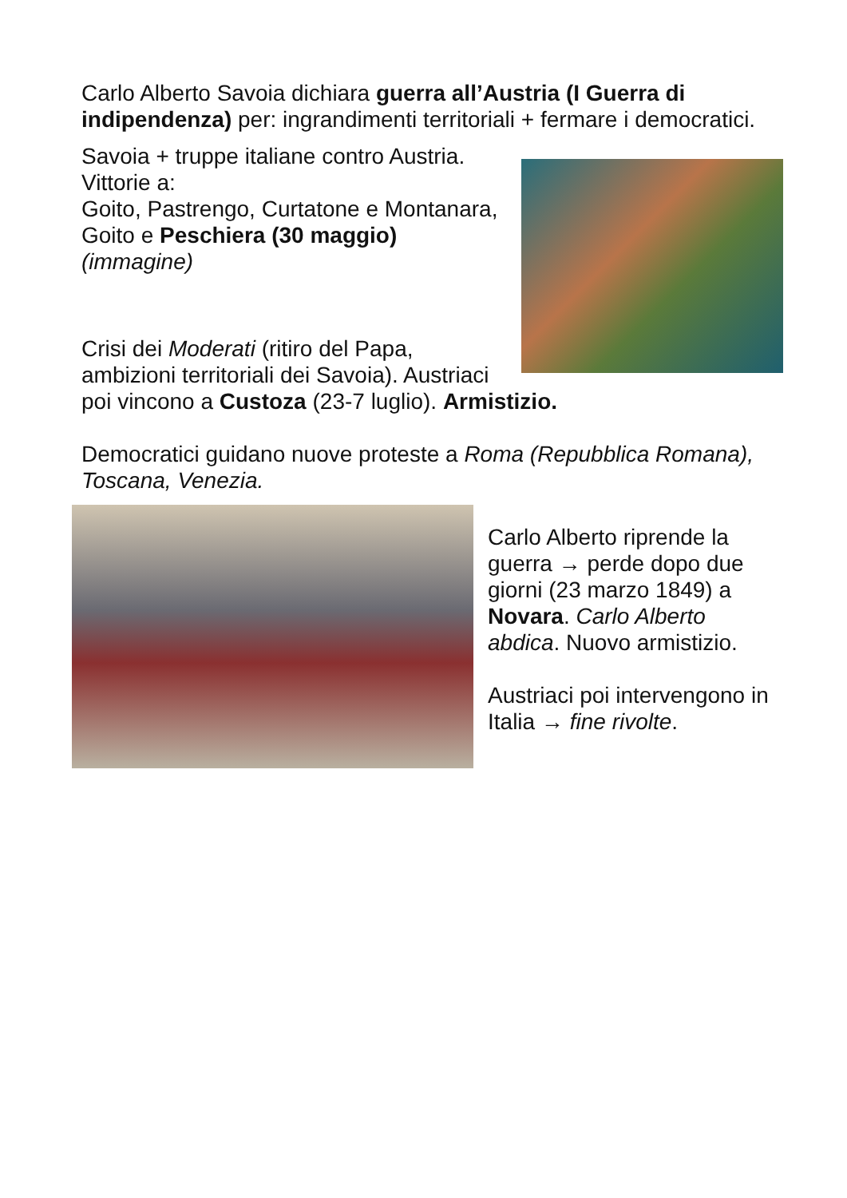Carlo Alberto Savoia dichiara guerra all’Austria (I Guerra di indipendenza) per: ingrandimenti territoriali + fermare i democratici.
Savoia + truppe italiane contro Austria.
Vittorie a:
Goito, Pastrengo, Curtatone e Montanara, Goito e Peschiera (30 maggio) (immagine)
Crisi dei Moderati (ritiro del Papa, ambizioni territoriali dei Savoia). Austriaci poi vincono a Custoza (23-7 luglio). Armistizio.
Democratici guidano nuove proteste a Roma (Repubblica Romana), Toscana, Venezia.
Carlo Alberto riprende la guerra → perde dopo due giorni (23 marzo 1849) a Novara. Carlo Alberto abdica. Nuovo armistizio.
Austriaci poi intervengono in Italia → fine rivolte.